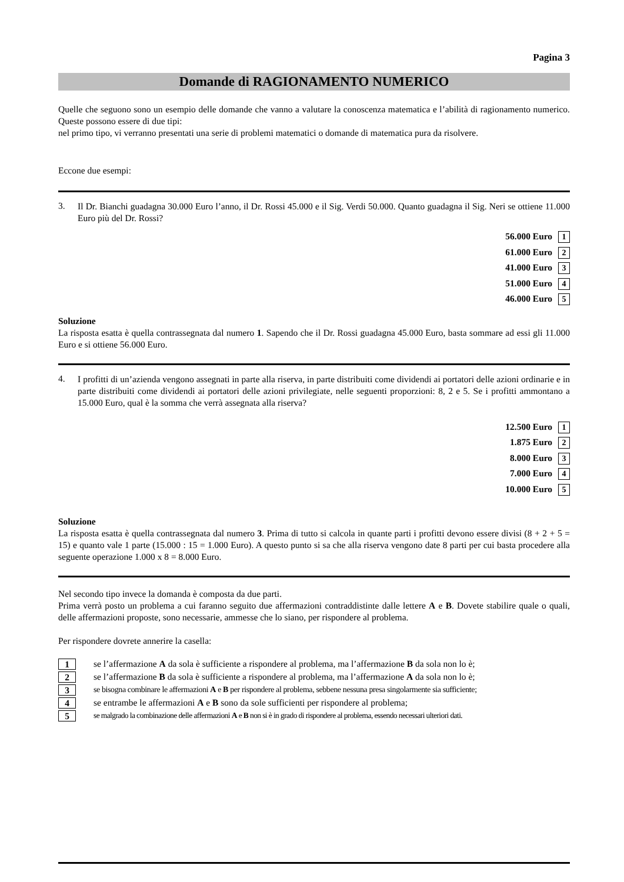Pagina 3
Domande di RAGIONAMENTO NUMERICO
Quelle che seguono sono un esempio delle domande che vanno a valutare la conoscenza matematica e l’abilità di ragionamento numerico. Queste possono essere di due tipi:
nel primo tipo, vi verranno presentati una serie di problemi matematici o domande di matematica pura da risolvere.
Eccone due esempi:
3.
Il Dr. Bianchi guadagna 30.000 Euro l’anno, il Dr. Rossi 45.000 e il Sig. Verdi 50.000. Quanto guadagna il Sig. Neri se ottiene 11.000 Euro più del Dr. Rossi?
56.000 Euro 1
61.000 Euro 2
41.000 Euro 3
51.000 Euro 4
46.000 Euro 5
Soluzione
La risposta esatta è quella contrassegnata dal numero 1. Sapendo che il Dr. Rossi guadagna 45.000 Euro, basta sommare ad essi gli 11.000 Euro e si ottiene 56.000 Euro.
4.
I profitti di un’azienda vengono assegnati in parte alla riserva, in parte distribuiti come dividendi ai portatori delle azioni ordinarie e in parte distribuiti come dividendi ai portatori delle azioni privilegiate, nelle seguenti proporzioni: 8, 2 e 5. Se i profitti ammontano a 15.000 Euro, qual è la somma che verrà assegnata alla riserva?
12.500 Euro 1
1.875 Euro 2
8.000 Euro 3
7.000 Euro 4
10.000 Euro 5
Soluzione
La risposta esatta è quella contrassegnata dal numero 3. Prima di tutto si calcola in quante parti i profitti devono essere divisi (8 + 2 + 5 = 15) e quanto vale 1 parte (15.000 : 15 = 1.000 Euro). A questo punto si sa che alla riserva vengono date 8 parti per cui basta procedere alla seguente operazione 1.000 x 8 = 8.000 Euro.
Nel secondo tipo invece la domanda è composta da due parti.
Prima verrà posto un problema a cui faranno seguito due affermazioni contraddistinte dalle lettere A e B. Dovete stabilire quale o quali, delle affermazioni proposte, sono necessarie, ammesse che lo siano, per rispondere al problema.
Per rispondere dovrete annerire la casella:
1 se l’affermazione A da sola è sufficiente a rispondere al problema, ma l’affermazione B da sola non lo è;
2 se l’affermazione B da sola è sufficiente a rispondere al problema, ma l’affermazione A da sola non lo è;
3 se bisogna combinare le affermazioni A e B per rispondere al problema, sebbene nessuna presa singolarmente sia sufficiente;
4 se entrambe le affermazioni A e B sono da sole sufficienti per rispondere al problema;
5 se malgrado la combinazione delle affermazioni A e B non si è in grado di rispondere al problema, essendo necessari ulteriori dati.